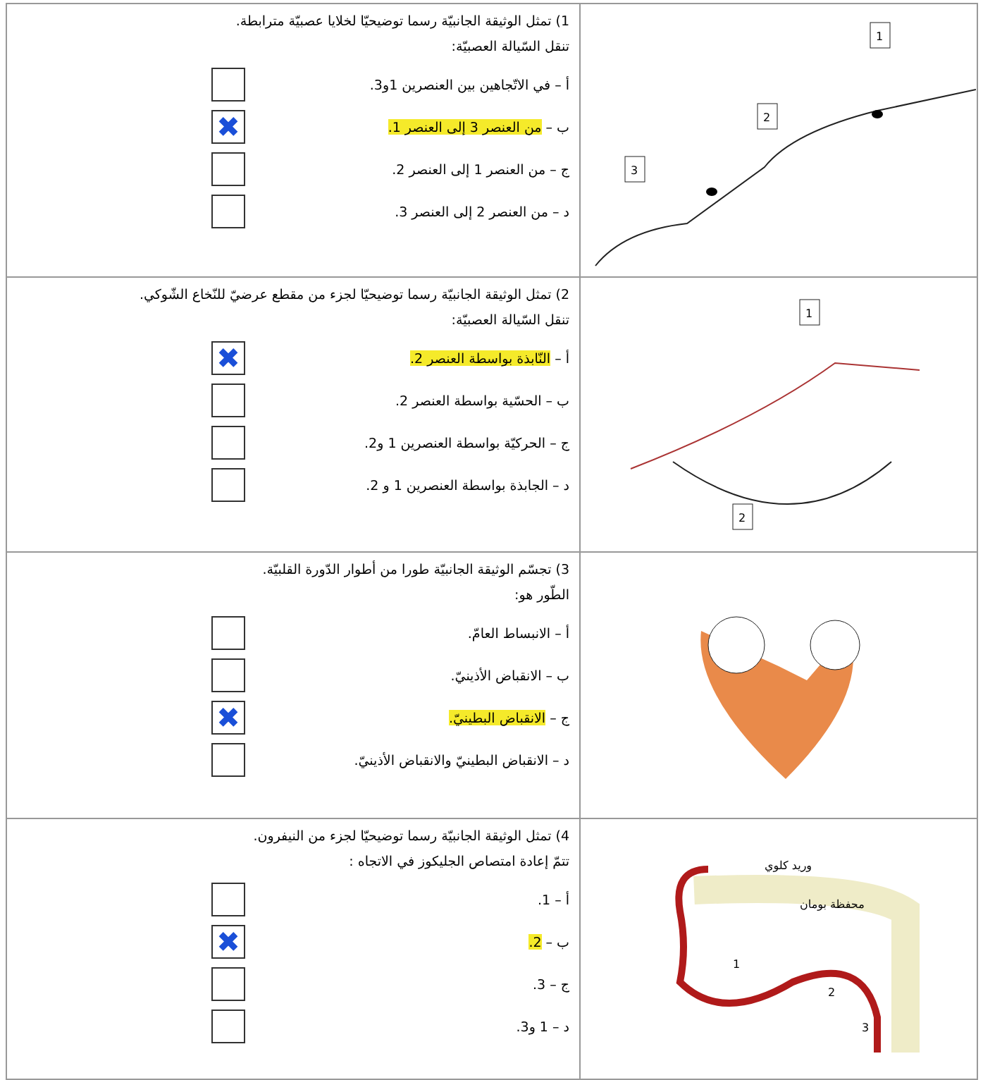| 1) تمثل الوثيقة الجانبيّة رسما توضيحيّا لخلايا عصبيّة مترابطة. تنقل السّيالة العصبيّة: أ – في الاتّجاهين بين العنصرين 1و3. ب – من العنصر 3 إلى العنصر 1. ✖ ج – من العنصر 1 إلى العنصر 2. د – من العنصر 2 إلى العنصر 3. | 1 2 3 |
| 2) تمثل الوثيقة الجانبيّة رسما توضيحيّا لجزء من مقطع عرضيّ للنّخاع الشّوكي. تنقل السّيالة العصبيّة: أ – النّابذة بواسطة العنصر 2. ✖ ب – الحسّية بواسطة العنصر 2. ج – الحركيّة بواسطة العنصرين 1 و2. د – الجابذة بواسطة العنصرين 1 و 2. | 1 2 |
| 3) تجسّم الوثيقة الجانبيّة طورا من أطوار الدّورة القلبيّة. الطّور هو: أ – الانبساط العامّ. ب – الانقباض الأذينيّ. ج – الانقباض البطينيّ. ✖ د – الانقباض البطينيّ والانقباض الأذينيّ. | |
| 4) تمثل الوثيقة الجانبيّة رسما توضيحيّا لجزء من النيفرون. تتمّ إعادة امتصاص الجليكوز في الاتجاه : أ – 1. ب – 2. ✖ ج – 3. د – 1 و3. | وريد كلوي محفظة بومان 1 2 3 |